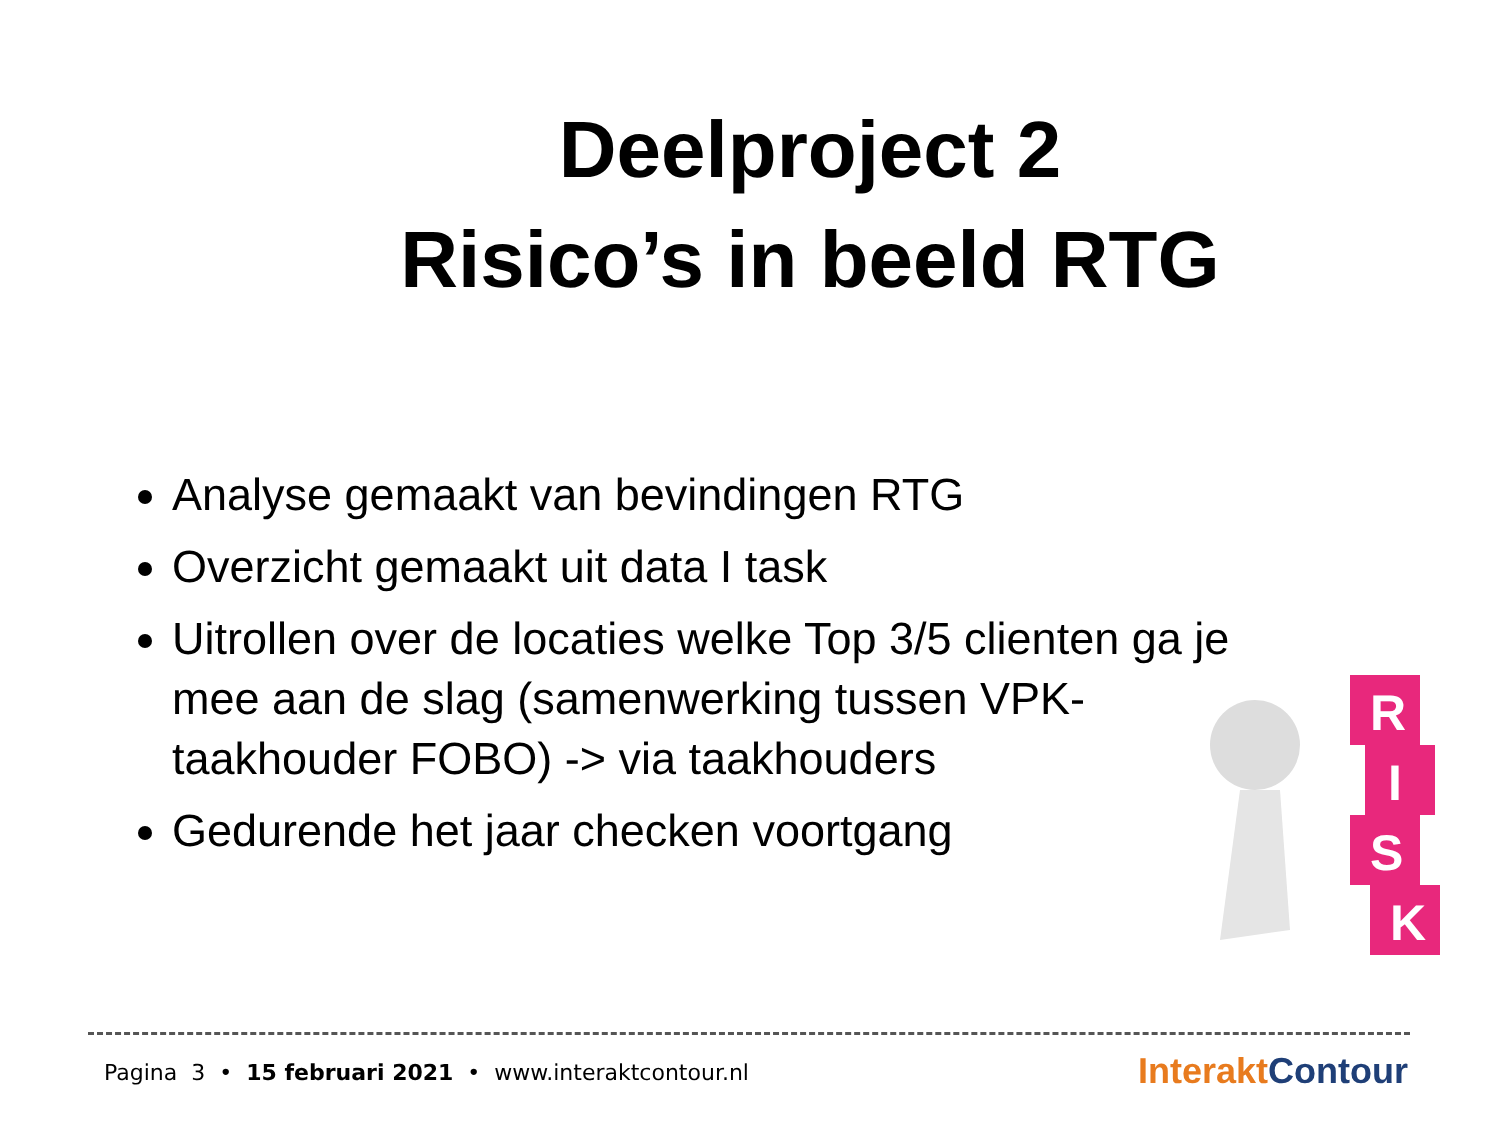Deelproject 2
Risico’s in beeld RTG
Analyse gemaakt van bevindingen RTG
Overzicht gemaakt uit data I task
Uitrollen over de locaties welke Top 3/5 clienten ga je mee aan de slag (samenwerking tussen VPK-taakhouder FOBO) -> via taakhouders
Gedurende het jaar checken voortgang
R
I
S
K
Pagina 3 • 15 februari 2021 • www.interaktcontour.nl
Interakt Contour